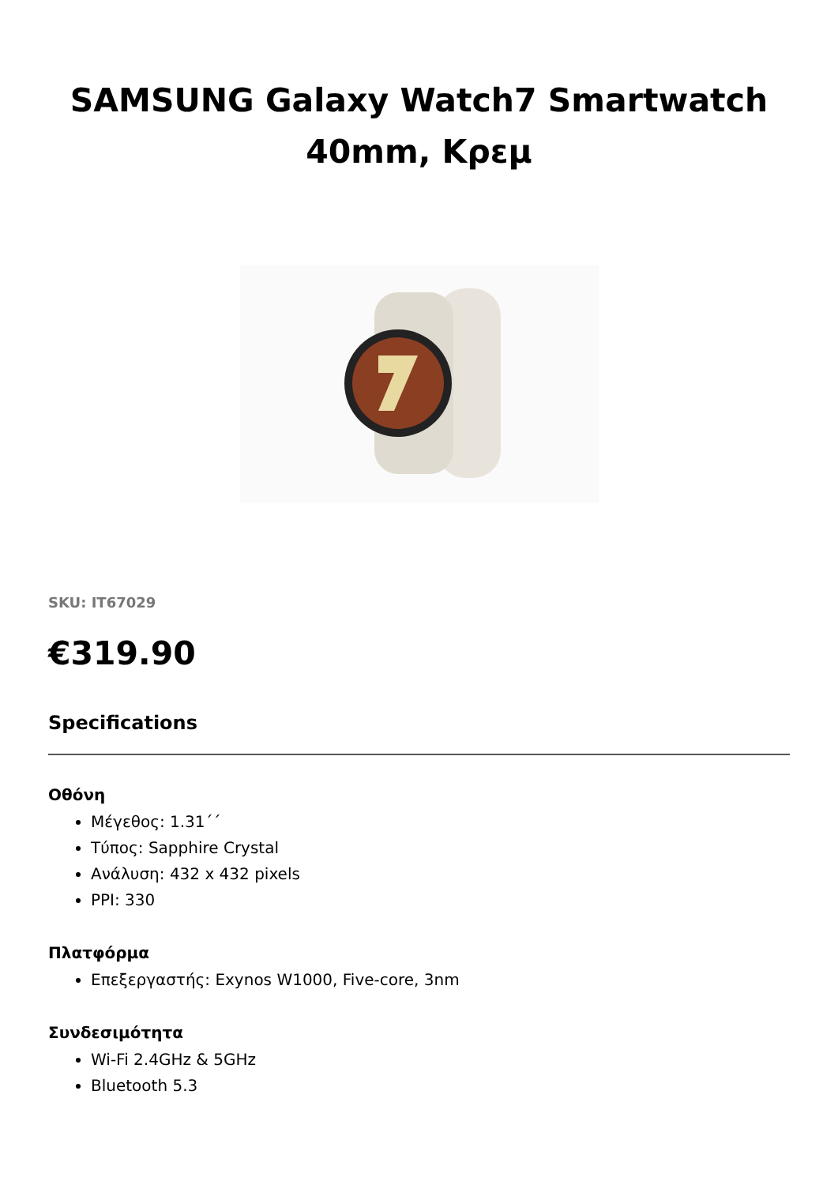SAMSUNG Galaxy Watch7 Smartwatch 40mm, Κρεμ
SKU: IT67029
€319.90
Specifications
Οθόνη
Μέγεθος: 1.31΄΄
Τύπος: Sapphire Crystal
Ανάλυση: 432 x 432 pixels
PPI: 330
Πλατφόρμα
Επεξεργαστής: Exynos W1000, Five-core, 3nm
Συνδεσιμότητα
Wi-Fi 2.4GHz & 5GHz
Bluetooth 5.3